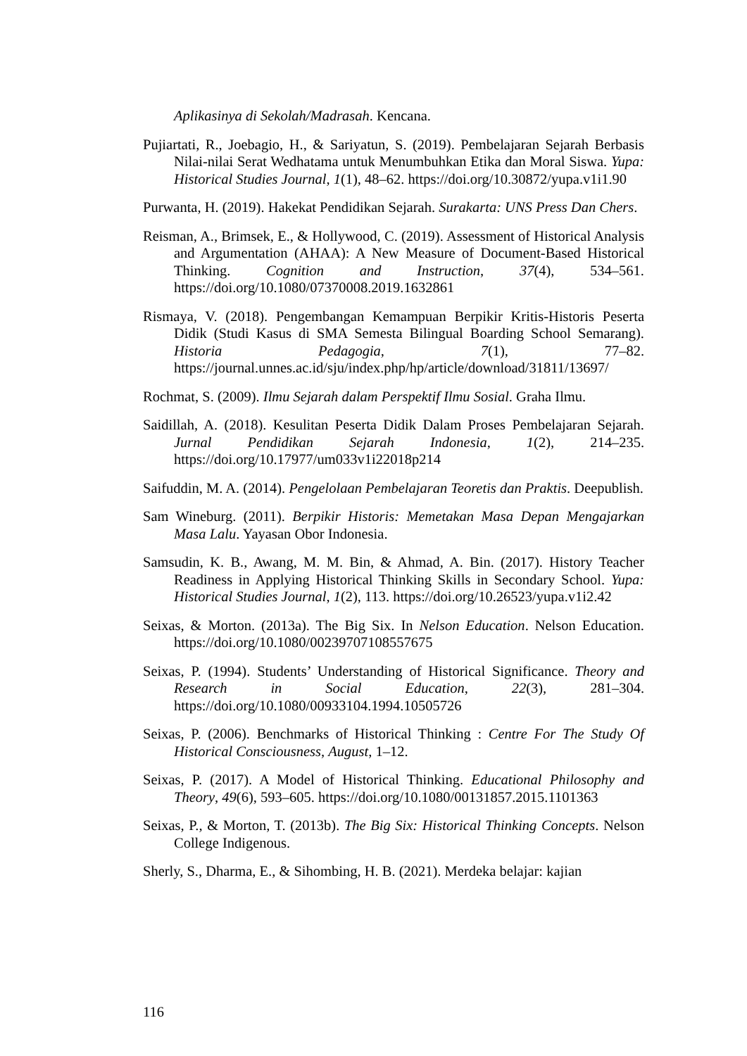Aplikasinya di Sekolah/Madrasah. Kencana.
Pujiartati, R., Joebagio, H., & Sariyatun, S. (2019). Pembelajaran Sejarah Berbasis Nilai-nilai Serat Wedhatama untuk Menumbuhkan Etika dan Moral Siswa. Yupa: Historical Studies Journal, 1(1), 48–62. https://doi.org/10.30872/yupa.v1i1.90
Purwanta, H. (2019). Hakekat Pendidikan Sejarah. Surakarta: UNS Press Dan Chers.
Reisman, A., Brimsek, E., & Hollywood, C. (2019). Assessment of Historical Analysis and Argumentation (AHAA): A New Measure of Document-Based Historical Thinking. Cognition and Instruction, 37(4), 534–561. https://doi.org/10.1080/07370008.2019.1632861
Rismaya, V. (2018). Pengembangan Kemampuan Berpikir Kritis-Historis Peserta Didik (Studi Kasus di SMA Semesta Bilingual Boarding School Semarang). Historia Pedagogia, 7(1), 77–82. https://journal.unnes.ac.id/sju/index.php/hp/article/download/31811/13697/
Rochmat, S. (2009). Ilmu Sejarah dalam Perspektif Ilmu Sosial. Graha Ilmu.
Saidillah, A. (2018). Kesulitan Peserta Didik Dalam Proses Pembelajaran Sejarah. Jurnal Pendidikan Sejarah Indonesia, 1(2), 214–235. https://doi.org/10.17977/um033v1i22018p214
Saifuddin, M. A. (2014). Pengelolaan Pembelajaran Teoretis dan Praktis. Deepublish.
Sam Wineburg. (2011). Berpikir Historis: Memetakan Masa Depan Mengajarkan Masa Lalu. Yayasan Obor Indonesia.
Samsudin, K. B., Awang, M. M. Bin, & Ahmad, A. Bin. (2017). History Teacher Readiness in Applying Historical Thinking Skills in Secondary School. Yupa: Historical Studies Journal, 1(2), 113. https://doi.org/10.26523/yupa.v1i2.42
Seixas, & Morton. (2013a). The Big Six. In Nelson Education. Nelson Education. https://doi.org/10.1080/00239707108557675
Seixas, P. (1994). Students’ Understanding of Historical Significance. Theory and Research in Social Education, 22(3), 281–304. https://doi.org/10.1080/00933104.1994.10505726
Seixas, P. (2006). Benchmarks of Historical Thinking : Centre For The Study Of Historical Consciousness, August, 1–12.
Seixas, P. (2017). A Model of Historical Thinking. Educational Philosophy and Theory, 49(6), 593–605. https://doi.org/10.1080/00131857.2015.1101363
Seixas, P., & Morton, T. (2013b). The Big Six: Historical Thinking Concepts. Nelson College Indigenous.
Sherly, S., Dharma, E., & Sihombing, H. B. (2021). Merdeka belajar: kajian
116